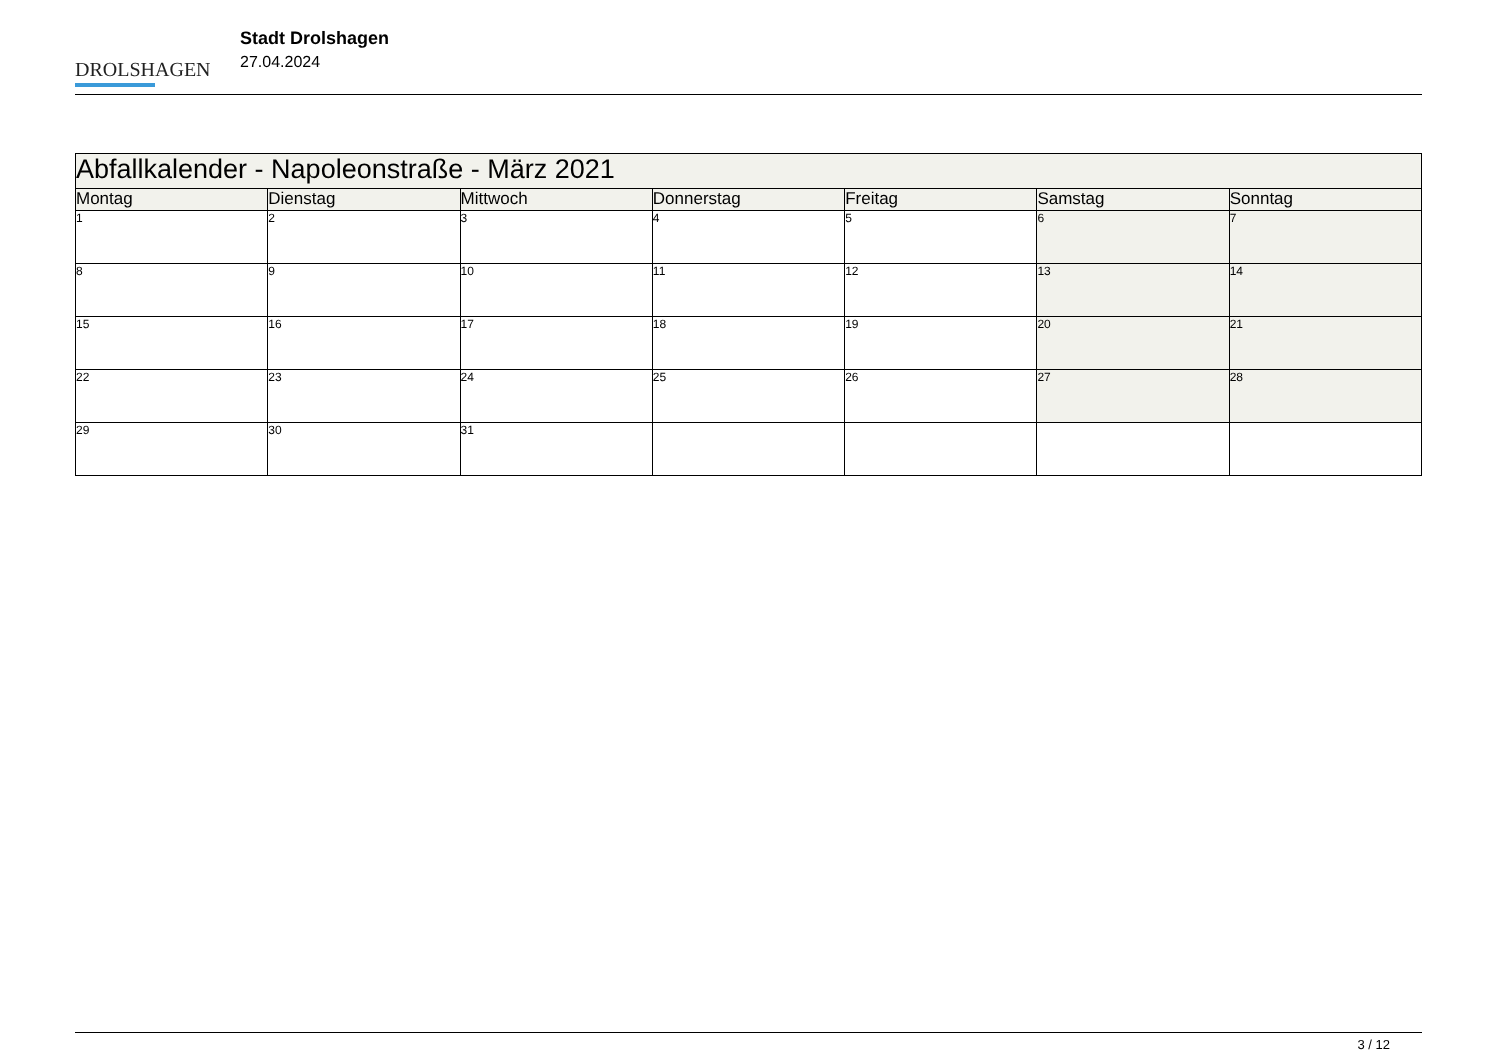DROLSHAGEN
Stadt Drolshagen
27.04.2024
| Abfallkalender - Napoleonstraße - März 2021 | | | | | | |
| --- | --- | --- | --- | --- | --- | --- |
| Montag | Dienstag | Mittwoch | Donnerstag | Freitag | Samstag | Sonntag |
| 1 | 2 | 3 | 4 | 5 | 6 | 7 |
| 8 | 9 | 10 | 11 | 12 | 13 | 14 |
| 15 | 16 | 17 | 18 | 19 | 20 | 21 |
| 22 | 23 | 24 | 25 | 26 | 27 | 28 |
| 29 | 30 | 31 | | | | |
3 / 12